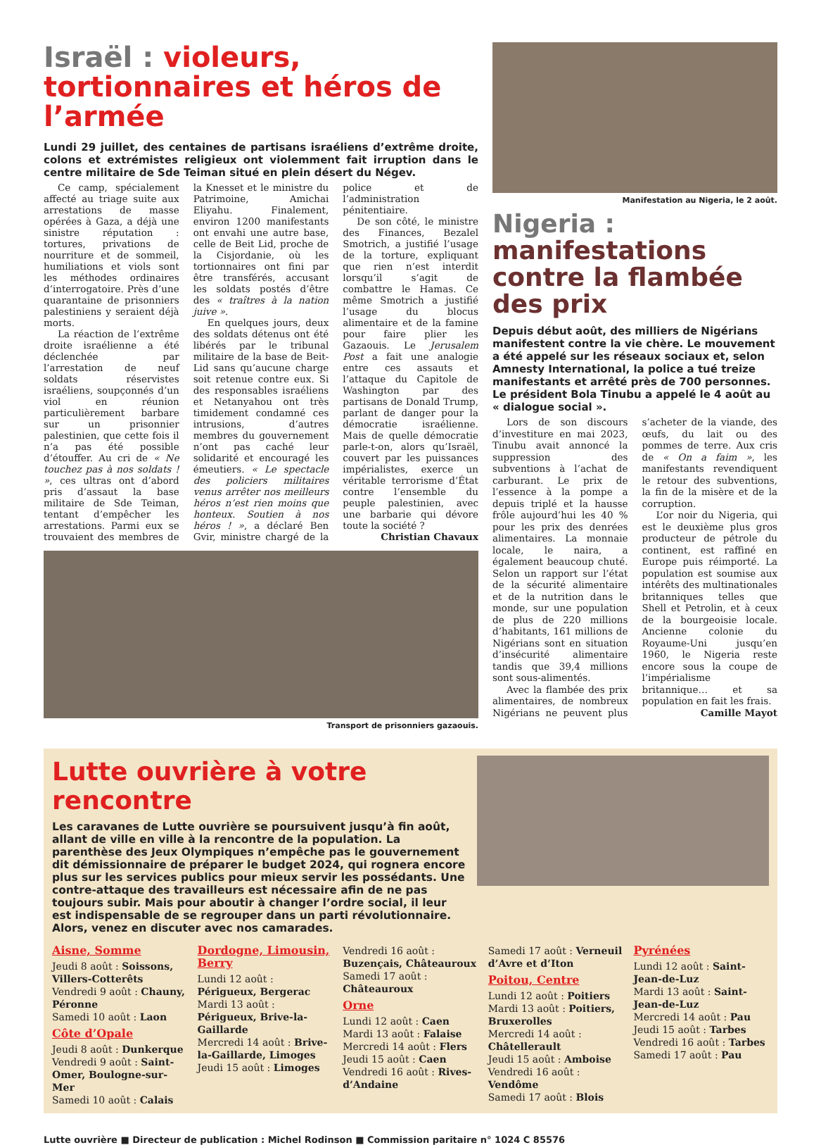Israël : violeurs, tortionnaires et héros de l’armée
Lundi 29 juillet, des centaines de partisans israéliens d’extrême droite, colons et extrémistes religieux ont violemment fait irruption dans le centre militaire de Sde Teiman situé en plein désert du Négev.
Ce camp, spécialement affecté au triage suite aux arrestations de masse opérées à Gaza, a déjà une sinistre réputation : tortures, privations de nourriture et de sommeil, humiliations et viols sont les méthodes ordinaires d’interrogatoire. Près d’une quarantaine de prisonniers palestiniens y seraient déjà morts.
La réaction de l’extrême droite israélienne a été déclenchée par l’arrestation de neuf soldats réservistes israéliens, soupçonnés d’un viol en réunion particulièrement barbare sur un prisonnier palestinien, que cette fois il n’a pas été possible d’étouffer. Au cri de « Ne touchez pas à nos soldats ! », ces ultras ont d’abord pris d’assaut la base militaire de Sde Teiman, tentant d’empêcher les arrestations. Parmi eux se trouvaient des membres de la Knesset et le ministre du Patrimoine, Amichai Eliyahu. Finalement, environ 1200 manifestants ont envahi une autre base, celle de Beit Lid, proche de la Cisjordanie, où les tortionnaires ont fini par être transférés, accusant les soldats postés d’être des « traîtres à la nation juive ».
En quelques jours, deux des soldats détenus ont été libérés par le tribunal militaire de la base de Beit-Lid sans qu’aucune charge soit retenue contre eux. Si des responsables israéliens et Netanyahou ont très timidement condamné ces intrusions, d’autres membres du gouvernement n’ont pas caché leur solidarité et encouragé les émeutiers. « Le spectacle des policiers militaires venus arrêter nos meilleurs héros n’est rien moins que honteux. Soutien à nos héros ! », a déclaré Ben Gvir, ministre chargé de la police et de l’administration pénitentiaire.
De son côté, le ministre des Finances, Bezalel Smotrich, a justifié l’usage de la torture, expliquant que rien n’est interdit lorsqu’il s’agit de combattre le Hamas. Ce même Smotrich a justifié l’usage du blocus alimentaire et de la famine pour faire plier les Gazaouis. Le Jerusalem Post a fait une analogie entre ces assauts et l’attaque du Capitole de Washington par des partisans de Donald Trump, parlant de danger pour la démocratie israélienne. Mais de quelle démocratie parle-t-on, alors qu’Israël, couvert par les puissances impérialistes, exerce un véritable terrorisme d’État contre l’ensemble du peuple palestinien, avec une barbarie qui dévore toute la société ?
Christian Chavaux
Transport de prisonniers gazaouis.
Manifestation au Nigeria, le 2 août.
Nigeria : manifestations contre la flambée des prix
Depuis début août, des milliers de Nigérians manifestent contre la vie chère. Le mouvement a été appelé sur les réseaux sociaux et, selon Amnesty International, la police a tué treize manifestants et arrêté près de 700 personnes. Le président Bola Tinubu a appelé le 4 août au « dialogue social ».
Lors de son discours d’investiture en mai 2023, Tinubu avait annoncé la suppression des subventions à l’achat de carburant. Le prix de l’essence à la pompe a depuis triplé et la hausse frôle aujourd’hui les 40 % pour les prix des denrées alimentaires. La monnaie locale, le naira, a également beaucoup chuté. Selon un rapport sur l’état de la sécurité alimentaire et de la nutrition dans le monde, sur une population de plus de 220 millions d’habitants, 161 millions de Nigérians sont en situation d’insécurité alimentaire tandis que 39,4 millions sont sous-alimentés.
Avec la flambée des prix alimentaires, de nombreux Nigérians ne peuvent plus s’acheter de la viande, des œufs, du lait ou des pommes de terre. Aux cris de « On a faim », les manifestants revendiquent le retour des subventions, la fin de la misère et de la corruption.
L’or noir du Nigeria, qui est le deuxième plus gros producteur de pétrole du continent, est raffiné en Europe puis réimporté. La population est soumise aux intérêts des multinationales britanniques telles que Shell et Petrolin, et à ceux de la bourgeoisie locale. Ancienne colonie du Royaume-Uni jusqu’en 1960, le Nigeria reste encore sous la coupe de l’impérialisme britannique… et sa population en fait les frais.
Camille Mayot
Lutte ouvrière à votre rencontre
Les caravanes de Lutte ouvrière se poursuivent jusqu’à fin août, allant de ville en ville à la rencontre de la population. La parenthèse des Jeux Olympiques n’empêche pas le gouvernement dit démissionnaire de préparer le budget 2024, qui rognera encore plus sur les services publics pour mieux servir les possédants. Une contre-attaque des travailleurs est nécessaire afin de ne pas toujours subir. Mais pour aboutir à changer l’ordre social, il leur est indispensable de se regrouper dans un parti révolutionnaire. Alors, venez en discuter avec nos camarades.
Aisne, Somme
Jeudi 8 août : Soissons, Villers-Cotterêts
Vendredi 9 août : Chauny, Péronne
Samedi 10 août : Laon
Côte d’Opale
Jeudi 8 août : Dunkerque
Vendredi 9 août : Saint-Omer, Boulogne-sur-Mer
Samedi 10 août : Calais
Dordogne, Limousin, Berry
Lundi 12 août : Périgueux, Bergerac
Mardi 13 août : Périgueux, Brive-la-Gaillarde
Mercredi 14 août : Brive-la-Gaillarde, Limoges
Jeudi 15 août : Limoges
Vendredi 16 août : Buzençais, Châteauroux
Samedi 17 août : Châteauroux
Orne
Lundi 12 août : Caen
Mardi 13 août : Falaise
Mercredi 14 août : Flers
Jeudi 15 août : Caen
Vendredi 16 août : Rives-d’Andaine
Samedi 17 août : Verneuil d’Avre et d’Iton
Poitou, Centre
Lundi 12 août : Poitiers
Mardi 13 août : Poitiers, Bruxerolles
Mercredi 14 août : Châtellerault
Jeudi 15 août : Amboise
Vendredi 16 août : Vendôme
Samedi 17 août : Blois
Pyrénées
Lundi 12 août : Saint-Jean-de-Luz
Mardi 13 août : Saint-Jean-de-Luz
Mercredi 14 août : Pau
Jeudi 15 août : Tarbes
Vendredi 16 août : Tarbes
Samedi 17 août : Pau
Lutte ouvrière ■ Directeur de publication : Michel Rodinson ■ Commission paritaire n° 1024 C 85576